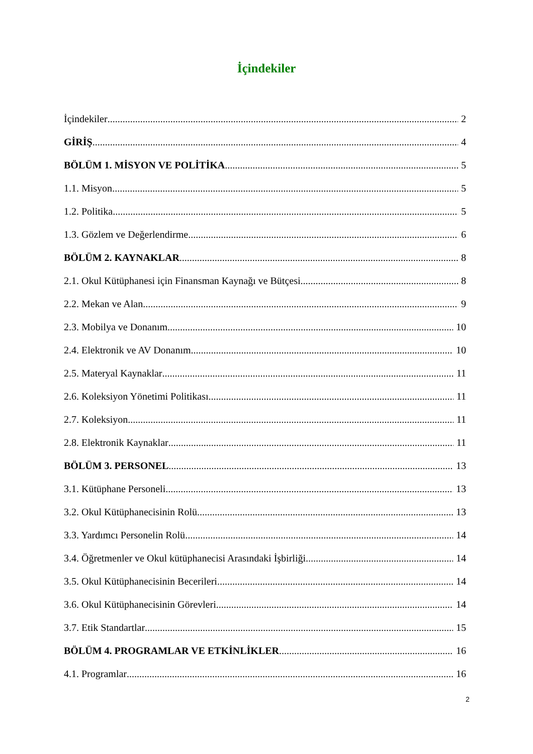İçindekiler
İçindekiler 2
GİRİŞ 4
BÖLÜM 1. MİSYON VE POLİTİKA 5
1.1. Misyon 5
1.2. Politika 5
1.3. Gözlem ve Değerlendirme 6
BÖLÜM 2. KAYNAKLAR 8
2.1. Okul Kütüphanesi için Finansman Kaynağı ve Bütçesi 8
2.2. Mekan ve Alan 9
2.3. Mobilya ve Donanım 10
2.4. Elektronik ve AV Donanım 10
2.5. Materyal Kaynaklar 11
2.6. Koleksiyon Yönetimi Politikası 11
2.7. Koleksiyon 11
2.8. Elektronik Kaynaklar 11
BÖLÜM 3. PERSONEL 13
3.1. Kütüphane Personeli 13
3.2. Okul Kütüphanecisinin Rolü 13
3.3. Yardımcı Personelin Rolü 14
3.4. Öğretmenler ve Okul kütüphanecisi Arasındaki İşbirliği 14
3.5. Okul Kütüphanecisinin Becerileri 14
3.6. Okul Kütüphanecisinin Görevleri 14
3.7. Etik Standartlar 15
BÖLÜM 4. PROGRAMLAR VE ETKİNLİKLER 16
4.1. Programlar 16
2